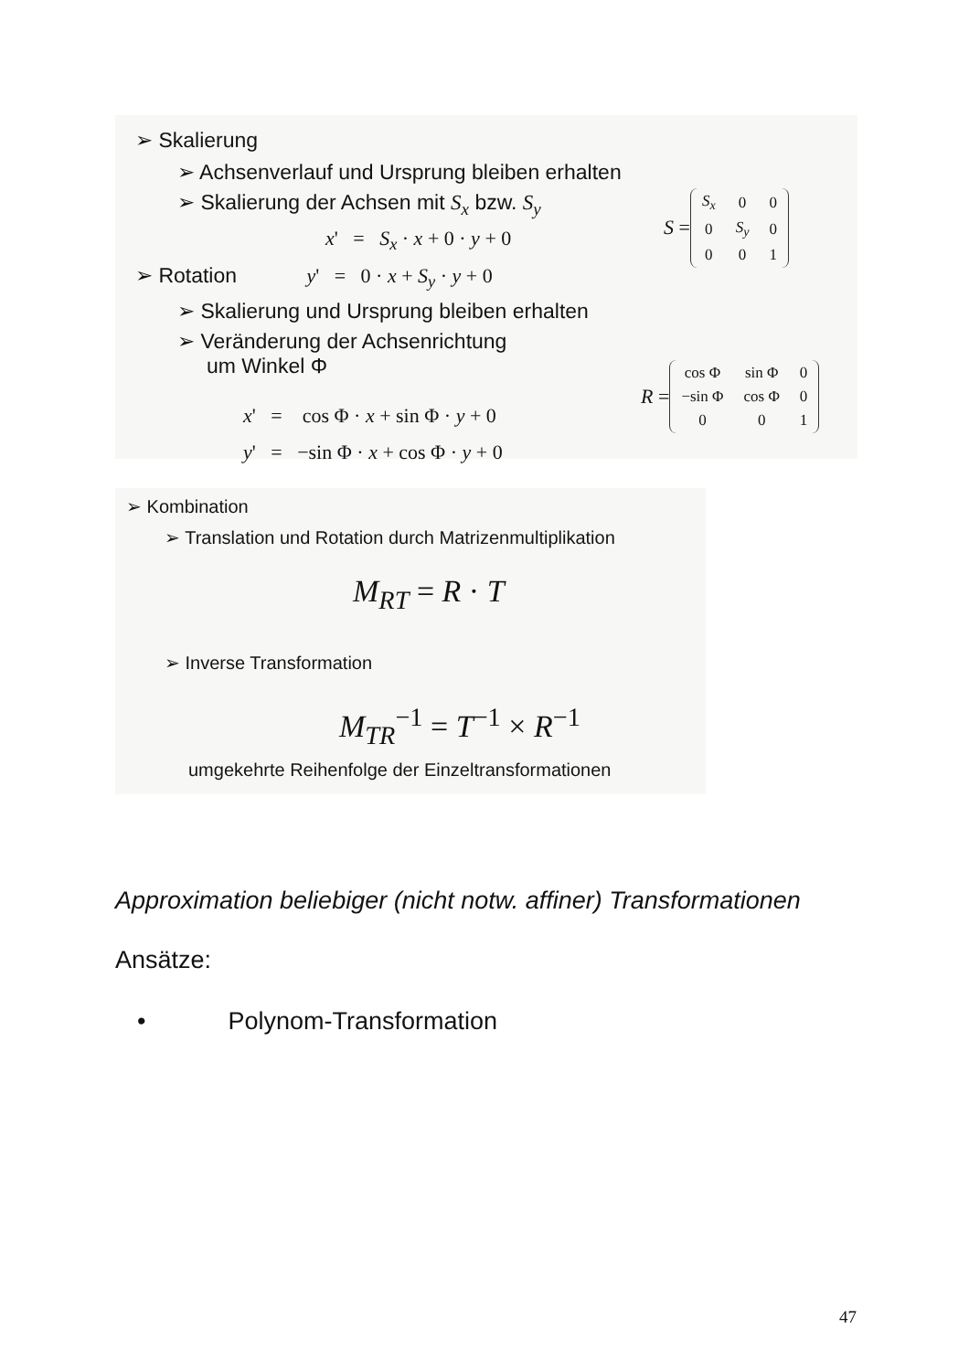➢ Skalierung
➢ Achsenverlauf und Ursprung bleiben erhalten
➢ Skalierung der Achsen mit S<sub>x</sub> bzw. S<sub>y</sub>
S =
| S<sub>x</sub> | 0 | 0 |
| 0 | S<sub>y</sub> | 0 |
| 0 | 0 | 1 |
x' = S<sub>x</sub> · x + 0 · y + 0
➢ Rotation y' = 0 · x + S<sub>y</sub> · y + 0
➢ Skalierung und Ursprung bleiben erhalten
➢ Veränderung der Achsenrichtung
um Winkel Φ
R =
| cos Φ | sin Φ | 0 |
| −sin Φ | cos Φ | 0 |
| 0 | 0 | 1 |
x' = cos Φ · x + sin Φ · y + 0
y' = −sin Φ · x + cos Φ · y + 0
➢ Kombination
➢ Translation und Rotation durch Matrizenmultiplikation
M<sub>RT</sub> = R · T
➢ Inverse Transformation
M<sub>TR</sub><sup>−1</sup> = T<sup>−1</sup> × R<sup>−1</sup>
umgekehrte Reihenfolge der Einzeltransformationen
Approximation beliebiger (nicht notw. affiner) Transformationen
Ansätze:
• Polynom-Transformation
47